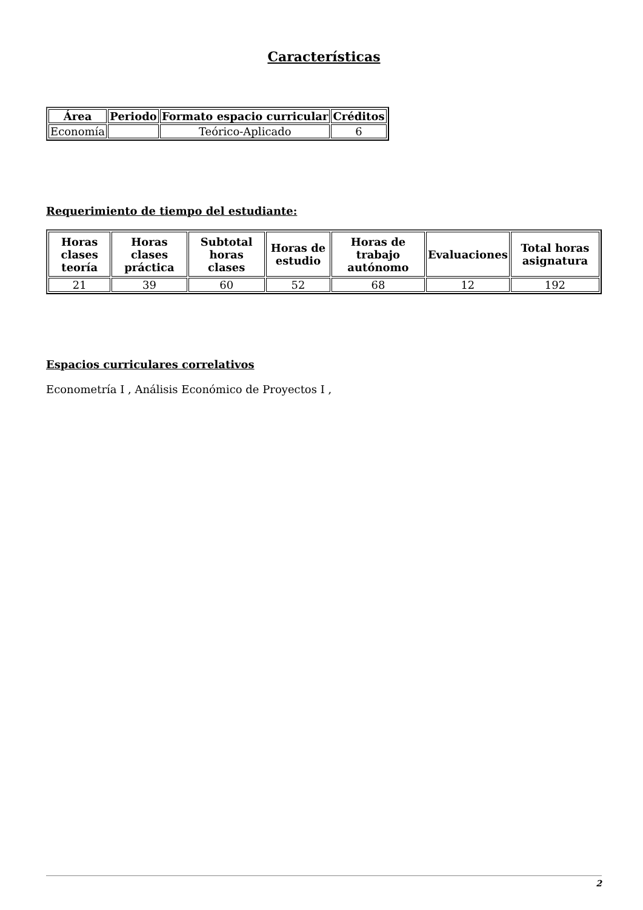Características
| Área | Periodo | Formato espacio curricular | Créditos |
| --- | --- | --- | --- |
| Economía | | Teórico-Aplicado | 6 |
Requerimiento de tiempo del estudiante:
| Horas clases teoría | Horas clases práctica | Subtotal horas clases | Horas de estudio | Horas de trabajo autónomo | Evaluaciones | Total horas asignatura |
| --- | --- | --- | --- | --- | --- | --- |
| 21 | 39 | 60 | 52 | 68 | 12 | 192 |
Espacios curriculares correlativos
Econometría I , Análisis Económico de Proyectos I ,
2